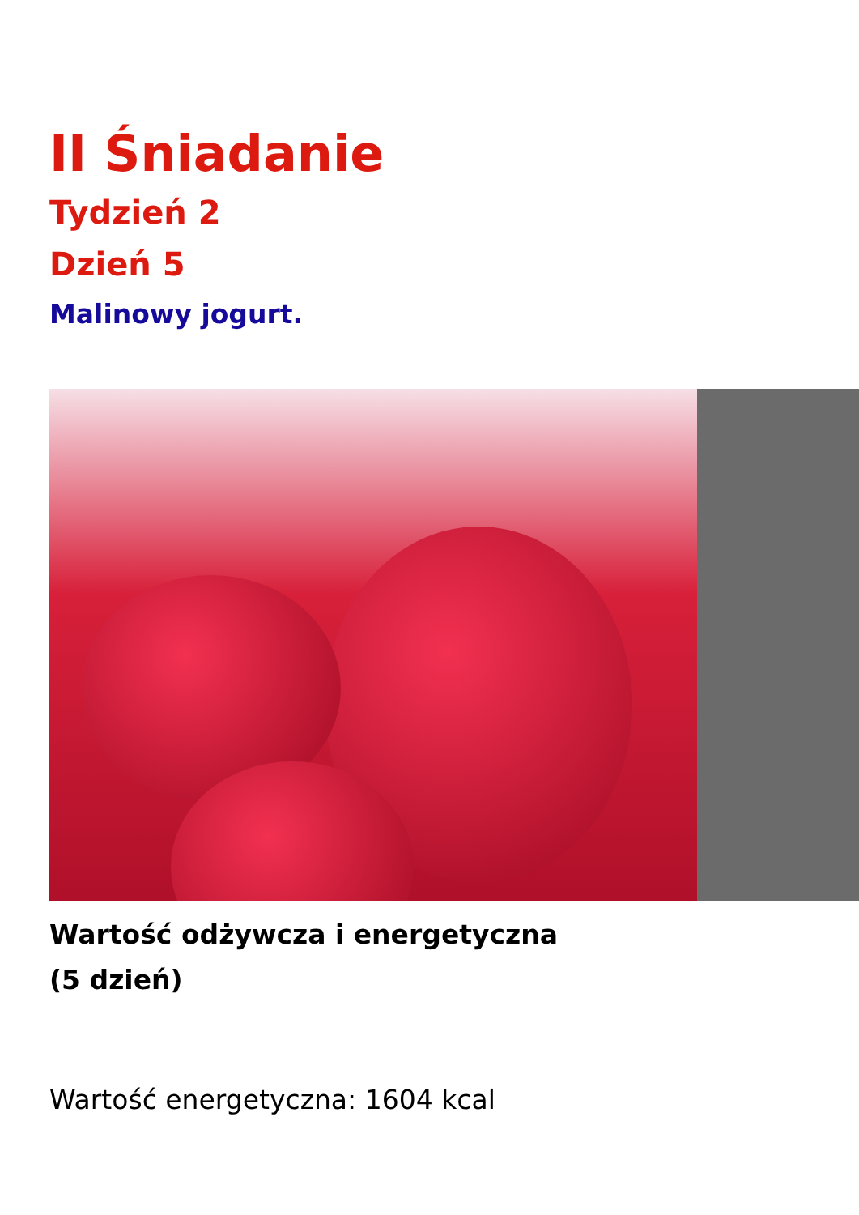II Śniadanie
Tydzień 2
Dzień 5
Malinowy jogurt.
Wartość odżywcza i energetyczna
(5 dzień)
Wartość energetyczna: 1604 kcal